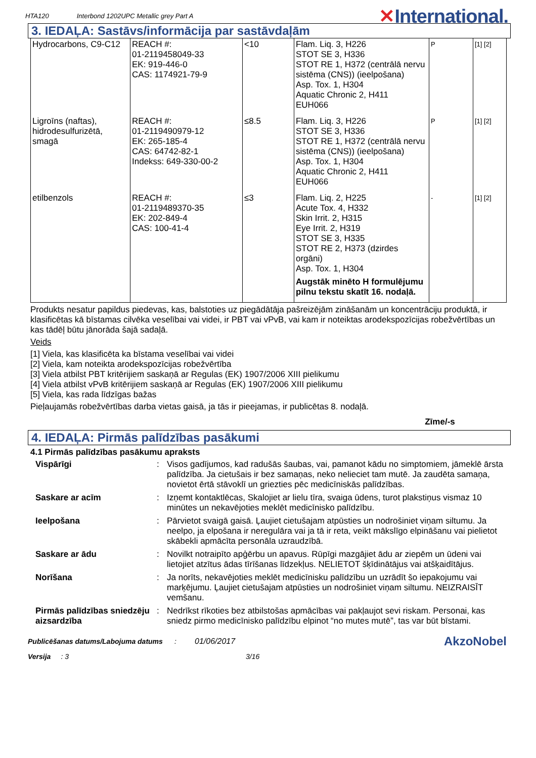HTA120 Interbond 1202UPC Metallic grey Part A ✕International.
3. IEDAĻA: Sastāvs/informācija par sastāvdaļām
| Hydrocarbons, C9-C12 | REACH #: 01-2119458049-33 EK: 919-446-0 CAS: 1174921-79-9 | <10 | Flam. Liq. 3, H226 STOT SE 3, H336 STOT RE 1, H372 (centrālā nervu sistēma (CNS)) (ieelpošana) Asp. Tox. 1, H304 Aquatic Chronic 2, H411 EUH066 | P | [1] [2] |
| Ligroīns (naftas), hidrodesulfurizētā, smagā | REACH #: 01-2119490979-12 EK: 265-185-4 CAS: 64742-82-1 Indekss: 649-330-00-2 | ≤8.5 | Flam. Liq. 3, H226 STOT SE 3, H336 STOT RE 1, H372 (centrālā nervu sistēma (CNS)) (ieelpošana) Asp. Tox. 1, H304 Aquatic Chronic 2, H411 EUH066 | P | [1] [2] |
| etilbenzols | REACH #: 01-2119489370-35 EK: 202-849-4 CAS: 100-41-4 | ≤3 | Flam. Liq. 2, H225 Acute Tox. 4, H332 Skin Irrit. 2, H315 Eye Irrit. 2, H319 STOT SE 3, H335 STOT RE 2, H373 (dzirdes orgāni) Asp. Tox. 1, H304 Augstāk minēto H formulējumu pilnu tekstu skatīt 16. nodaļā. | - | [1] [2] |
Produkts nesatur papildus piedevas, kas, balstoties uz piegādātāja pašreizējām zināšanām un koncentrāciju produktā, ir klasificētas kā bīstamas cilvēka veselībai vai videi, ir PBT vai vPvB, vai kam ir noteiktas arodekspozīcijas robežvērtības un kas tādēļ būtu jānorāda šajā sadaļā.
Veids
[1] Viela, kas klasificēta ka bīstama veselībai vai videi
[2] Viela, kam noteikta arodekspozīcijas robežvērtība
[3] Viela atbilst PBT kritērijiem saskaņā ar Regulas (EK) 1907/2006 XIII pielikumu
[4] Viela atbilst vPvB kritērijiem saskaņā ar Regulas (EK) 1907/2006 XIII pielikumu
[5] Viela, kas rada līdzīgas bažas
Pieļaujamās robežvērtības darba vietas gaisā, ja tās ir pieejamas, ir publicētas 8. nodaļā.
Zīme/-s
4. IEDAĻA: Pirmās palīdzības pasākumi
4.1 Pirmās palīdzības pasākumu apraksts
Vispārīgi: Visos gadījumos, kad radušās šaubas, vai, pamanot kādu no simptomiem, jāmeklē ārsta palīdzība. Ja cietušais ir bez samaņas, neko nelieciet tam mutē. Ja zaudēta samaņa, novietot ērtā stāvoklī un griezties pēc medicīniskās palīdzības. Saskare ar acīm: Izņemt kontaktlēcas, Skalojiet ar lielu tīra, svaiga ūdens, turot plakstiņus vismaz 10 minūtes un nekavējoties meklēt medicīnisko palīdzību. Ieelpošana: Pārvietot svaigā gaisā. Ļaujiet cietušajam atpūsties un nodrošiniet viņam siltumu. Ja neelpo, ja elpošana ir neregulāra vai ja tā ir reta, veikt mākslīgo elpināšanu vai pielietot skābekli apmācīta personāla uzraudzībā. Saskare ar ādu: Novilkt notraipīto apģērbu un apavus. Rūpīgi mazgājiet ādu ar ziepēm un ūdeni vai lietojiet atzītus ādas tīrīšanas līdzekļus. NELIETOT šķīdinātājus vai atšķaidītājus. Norīšana: Ja norīts, nekavējoties meklēt medicīnisku palīdzību un uzrādīt šo iepakojumu vai marķējumu. Ļaujiet cietušajam atpūsties un nodrošiniet viņam siltumu. NEIZRAISĪT vemšanu. Pirmās palīdzības sniedzēju aizsardzība: Nedrīkst rīkoties bez atbilstošas apmācības vai pakļaujot sevi riskam. Personai, kas sniedz pirmo medicīnisko palīdzību elpinot “no mutes mutē”, tas var būt bīstami.
Publicēšanas datums/Labojuma datums: 01/06/2017 AkzoNobel
Versija: 3 3/16